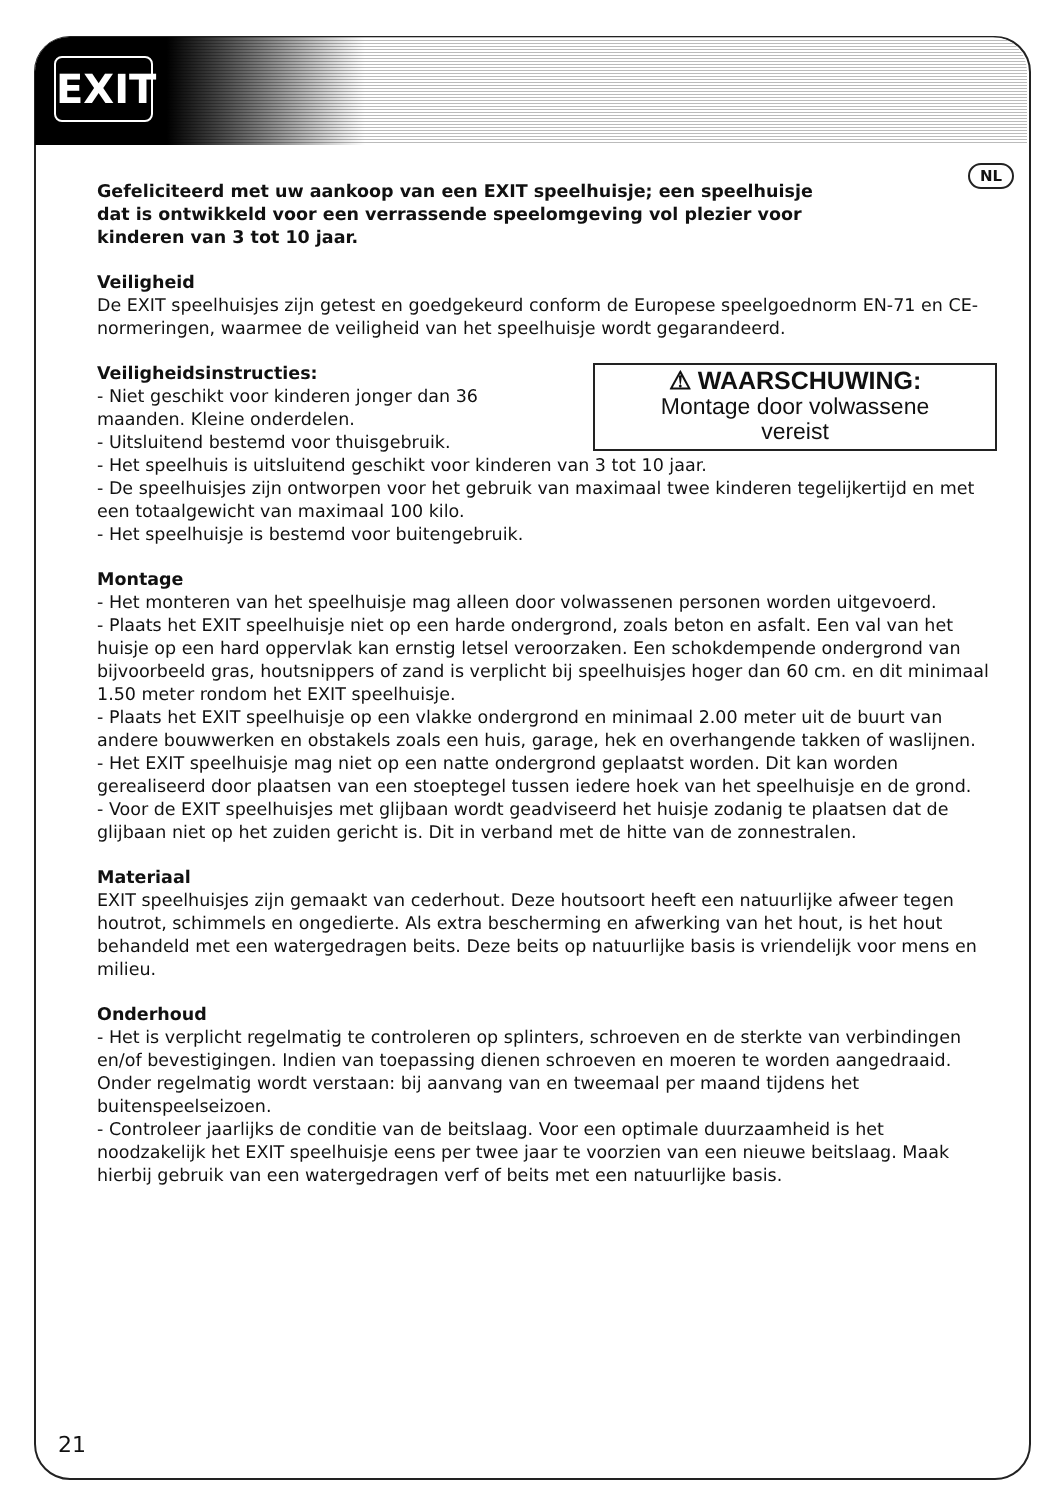EXIT
NL
Gefeliciteerd met uw aankoop van een EXIT speelhuisje; een speelhuisje
dat is ontwikkeld voor een verrassende speelomgeving vol plezier voor
kinderen van 3 tot 10 jaar.
Veiligheid
De EXIT speelhuisjes zijn getest en goedgekeurd conform de Europese speelgoednorm EN-71 en CE-normeringen, waarmee de veiligheid van het speelhuisje wordt gegarandeerd.
Veiligheidsinstructies:
⚠ WAARSCHUWING:
Montage door volwassene
vereist - Niet geschikt voor kinderen jonger dan 36
maanden. Kleine onderdelen.
- Uitsluitend bestemd voor thuisgebruik.
- Het speelhuis is uitsluitend geschikt voor kinderen van 3 tot 10 jaar.
- De speelhuisjes zijn ontworpen voor het gebruik van maximaal twee kinderen tegelijkertijd en met een totaalgewicht van maximaal 100 kilo.
- Het speelhuisje is bestemd voor buitengebruik.
Montage
- Het monteren van het speelhuisje mag alleen door volwassenen personen worden uitgevoerd.
- Plaats het EXIT speelhuisje niet op een harde ondergrond, zoals beton en asfalt. Een val van het huisje op een hard oppervlak kan ernstig letsel veroorzaken. Een schokdempende ondergrond van bijvoorbeeld gras, houtsnippers of zand is verplicht bij speelhuisjes hoger dan 60 cm. en dit minimaal 1.50 meter rondom het EXIT speelhuisje.
- Plaats het EXIT speelhuisje op een vlakke ondergrond en minimaal 2.00 meter uit de buurt van andere bouwwerken en obstakels zoals een huis, garage, hek en overhangende takken of waslijnen.
- Het EXIT speelhuisje mag niet op een natte ondergrond geplaatst worden. Dit kan worden gerealiseerd door plaatsen van een stoeptegel tussen iedere hoek van het speelhuisje en de grond.
- Voor de EXIT speelhuisjes met glijbaan wordt geadviseerd het huisje zodanig te plaatsen dat de glijbaan niet op het zuiden gericht is. Dit in verband met de hitte van de zonnestralen.
Materiaal
EXIT speelhuisjes zijn gemaakt van cederhout. Deze houtsoort heeft een natuurlijke afweer tegen houtrot, schimmels en ongedierte. Als extra bescherming en afwerking van het hout, is het hout behandeld met een watergedragen beits. Deze beits op natuurlijke basis is vriendelijk voor mens en milieu.
Onderhoud
- Het is verplicht regelmatig te controleren op splinters, schroeven en de sterkte van verbindingen en/of bevestigingen. Indien van toepassing dienen schroeven en moeren te worden aangedraaid. Onder regelmatig wordt verstaan: bij aanvang van en tweemaal per maand tijdens het buitenspeelseizoen.
- Controleer jaarlijks de conditie van de beitslaag. Voor een optimale duurzaamheid is het noodzakelijk het EXIT speelhuisje eens per twee jaar te voorzien van een nieuwe beitslaag. Maak hierbij gebruik van een watergedragen verf of beits met een natuurlijke basis.
21